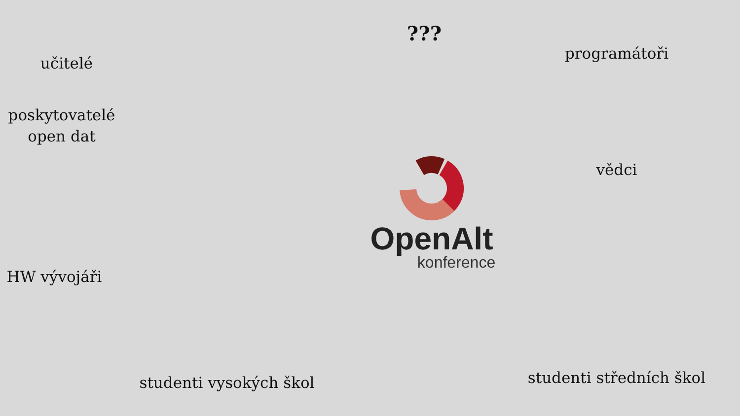učitelé
???
programátoři
poskytovatelé
open dat
OpenAlt
konference
vědci
HW vývojáři
studenti vysokých škol
studenti středních škol